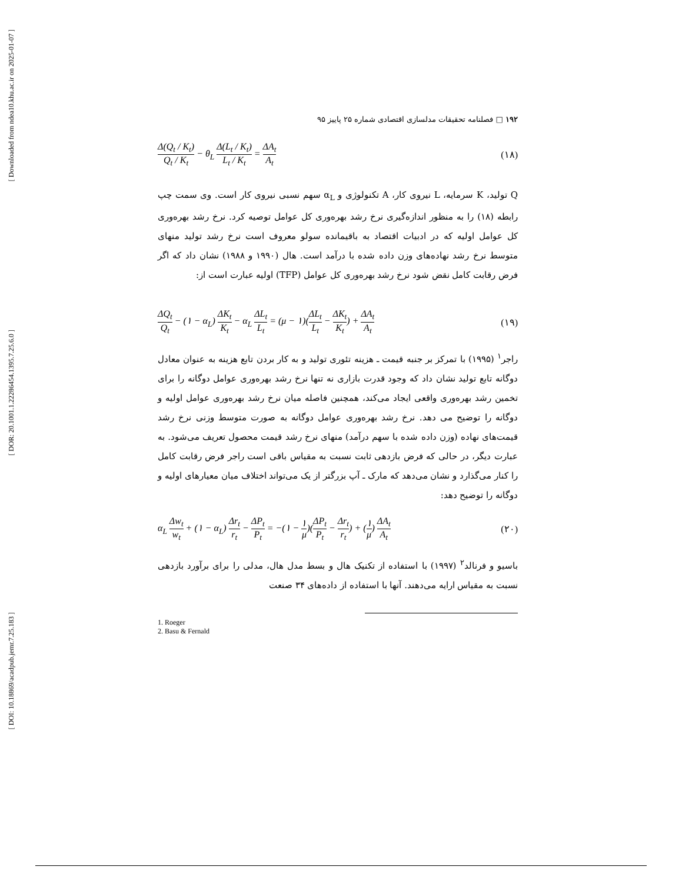[ Downloaded from ndea10.khu.ac.ir on 2025-01-07 ]
[ DOR: 20.1001.1.22286454.1395.7.25.6.0 ]
[ DOI: 10.18869/acadpub.jemr.7.25.183 ]
۱۹۲ □ فصلنامه تحقیقات مدلسازی اقتصادی شماره ۲۵ پاییز ۹۵
Δ(Q<sub>t</sub> / K<sub>t</sub>) Q<sub>t</sub> / K<sub>t</sub> − θ<sub>L</sub> Δ(L<sub>t</sub> / K<sub>t</sub>) L<sub>t</sub> / K<sub>t</sub> = ΔA<sub>t</sub> A<sub>t</sub>
(۱۸)
Q تولید، K سرمایه، L نیروی کار، A تکنولوژی و α<sub>L</sub> سهم نسبی نیروی کار است. وی سمت چپ رابطه (۱۸) را به منظور اندازه‌گیری نرخ رشد بهره‌وری کل عوامل توصیه کرد. نرخ رشد بهره‌وری کل عوامل اولیه که در ادبیات اقتصاد به باقیمانده سولو معروف است نرخ رشد تولید منهای متوسط نرخ رشد نهاده‌های وزن داده شده با درآمد است. هال (۱۹۹۰ و ۱۹۸۸) نشان داد که اگر فرض رقابت کامل نقض شود نرخ رشد بهره‌وری کل عوامل (TFP) اولیه عبارت است از:
ΔQ<sub>t</sub> Q<sub>t</sub> − (۱ − α<sub>L</sub>) ΔK<sub>t</sub> K<sub>t</sub> − α<sub>L</sub> ΔL<sub>t</sub> L<sub>t</sub> = (μ − ۱)(ΔL<sub>t</sub> L<sub>t</sub> − ΔK<sub>t</sub> K<sub>t</sub>) + ΔA<sub>t</sub> A<sub>t</sub>
(۱۹)
راجر<sup>۱</sup> (۱۹۹۵) با تمرکز بر جنبه قیمت ـ هزینه تئوری تولید و به کار بردن تابع هزینه به عنوان معادل دوگانه تابع تولید نشان داد که وجود قدرت بازاری نه تنها نرخ رشد بهره‌وری عوامل دوگانه را برای تخمین رشد بهره‌وری واقعی ایجاد می‌کند، همچنین فاصله میان نرخ رشد بهره‌وری عوامل اولیه و دوگانه را توضیح می دهد. نرخ رشد بهره‌وری عوامل دوگانه به صورت متوسط وزنی نرخ رشد قیمت‌های نهاده (وزن داده شده با سهم درآمد) منهای نرخ رشد قیمت محصول تعریف می‌شود. به عبارت دیگر، در حالی که فرض بازدهی ثابت نسبت به مقیاس باقی است راجر فرض رقابت کامل را کنار می‌گذارد و نشان می‌دهد که مارک ـ آپ بزرگتر از یک می‌تواند اختلاف میان معیارهای اولیه و دوگانه را توضیح دهد:
α<sub>L</sub> Δw<sub>t</sub> w<sub>t</sub> + (۱ − α<sub>L</sub>) Δr<sub>t</sub> r<sub>t</sub> − ΔP<sub>t</sub> P<sub>t</sub> = −(۱ − ۱ μ)(ΔP<sub>t</sub> P<sub>t</sub> − Δr<sub>t</sub> r<sub>t</sub>) + (۱ μ) ΔA<sub>t</sub> A<sub>t</sub>
(۲۰)
باسیو و فرنالد<sup>۲</sup> (۱۹۹۷) با استفاده از تکنیک هال و بسط مدل هال، مدلی را برای برآورد بازدهی نسبت به مقیاس ارایه می‌دهند. آنها با استفاده از داده‌های ۳۴ صنعت
1. Roeger
2. Basu & Fernald